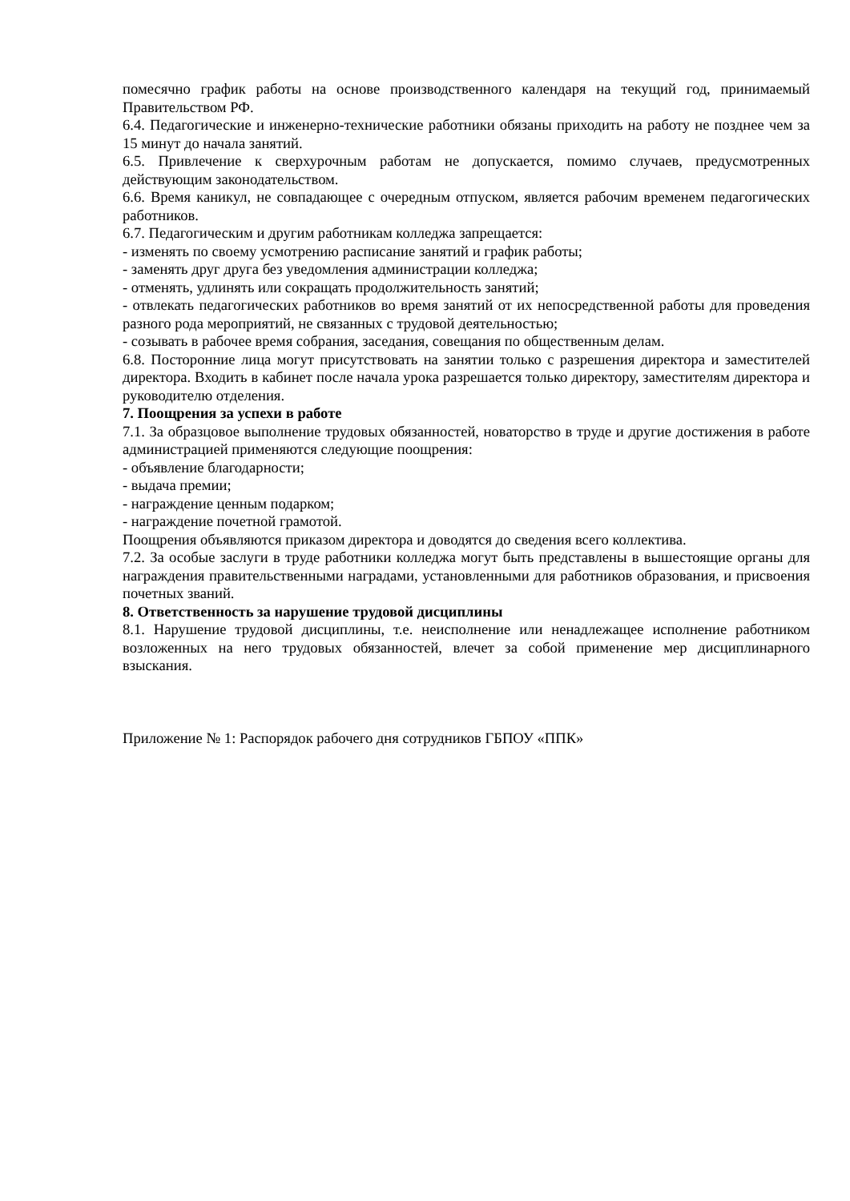помесячно график работы на основе производственного календаря на текущий год, принимаемый Правительством РФ.
6.4. Педагогические и инженерно-технические работники обязаны приходить на работу не позднее чем за 15 минут до начала занятий.
6.5. Привлечение к сверхурочным работам не допускается, помимо случаев, предусмотренных действующим законодательством.
6.6. Время каникул, не совпадающее с очередным отпуском, является рабочим временем педагогических работников.
6.7. Педагогическим и другим работникам колледжа запрещается:
- изменять по своему усмотрению расписание занятий и график работы;
- заменять друг друга без уведомления администрации колледжа;
- отменять, удлинять или сокращать продолжительность занятий;
- отвлекать педагогических работников во время занятий от их непосредственной работы для проведения разного рода мероприятий, не связанных с трудовой деятельностью;
- созывать в рабочее время собрания, заседания, совещания по общественным делам.
6.8. Посторонние лица могут присутствовать на занятии только с разрешения директора и заместителей директора. Входить в кабинет после начала урока разрешается только директору, заместителям директора и руководителю отделения.
7. Поощрения за успехи в работе
7.1. За образцовое выполнение трудовых обязанностей, новаторство в труде и другие достижения в работе администрацией применяются следующие поощрения:
- объявление благодарности;
- выдача премии;
- награждение ценным подарком;
- награждение почетной грамотой.
Поощрения объявляются приказом директора и доводятся до сведения всего коллектива.
7.2. За особые заслуги в труде работники колледжа могут быть представлены в вышестоящие органы для награждения правительственными наградами, установленными для работников образования, и присвоения почетных званий.
8. Ответственность за нарушение трудовой дисциплины
8.1. Нарушение трудовой дисциплины, т.е. неисполнение или ненадлежащее исполнение работником возложенных на него трудовых обязанностей, влечет за собой применение мер дисциплинарного взыскания.
Приложение № 1: Распорядок рабочего дня сотрудников ГБПОУ «ППК»